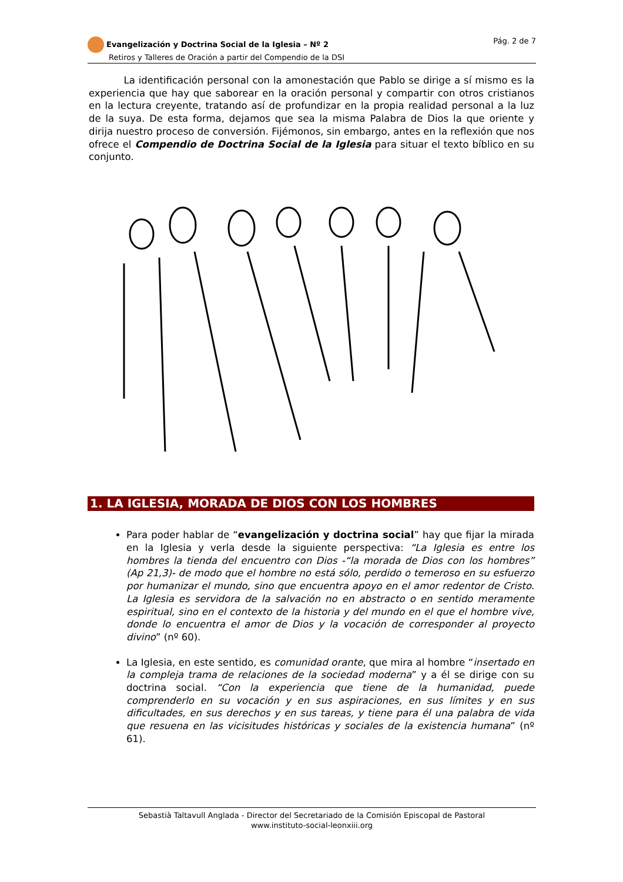Evangelización y Doctrina Social de la Iglesia – Nº 2
Retiros y Talleres de Oración a partir del Compendio de la DSI
Pág. 2 de 7
La identificación personal con la amonestación que Pablo se dirige a sí mismo es la experiencia que hay que saborear en la oración personal y compartir con otros cristianos en la lectura creyente, tratando así de profundizar en la propia realidad personal a la luz de la suya. De esta forma, dejamos que sea la misma Palabra de Dios la que oriente y dirija nuestro proceso de conversión. Fijémonos, sin embargo, antes en la reflexión que nos ofrece el Compendio de Doctrina Social de la Iglesia para situar el texto bíblico en su conjunto.
1. LA IGLESIA, MORADA DE DIOS CON LOS HOMBRES
Para poder hablar de “evangelización y doctrina social” hay que fijar la mirada en la Iglesia y verla desde la siguiente perspectiva: “La Iglesia es entre los hombres la tienda del encuentro con Dios -“la morada de Dios con los hombres” (Ap 21,3)- de modo que el hombre no está sólo, perdido o temeroso en su esfuerzo por humanizar el mundo, sino que encuentra apoyo en el amor redentor de Cristo. La Iglesia es servidora de la salvación no en abstracto o en sentido meramente espiritual, sino en el contexto de la historia y del mundo en el que el hombre vive, donde lo encuentra el amor de Dios y la vocación de corresponder al proyecto divino” (nº 60).
La Iglesia, en este sentido, es comunidad orante, que mira al hombre “insertado en la compleja trama de relaciones de la sociedad moderna” y a él se dirige con su doctrina social. “Con la experiencia que tiene de la humanidad, puede comprenderlo en su vocación y en sus aspiraciones, en sus límites y en sus dificultades, en sus derechos y en sus tareas, y tiene para él una palabra de vida que resuena en las vicisitudes históricas y sociales de la existencia humana” (nº 61).
Sebastià Taltavull Anglada - Director del Secretariado de la Comisión Episcopal de Pastoral
www.instituto-social-leonxiii.org